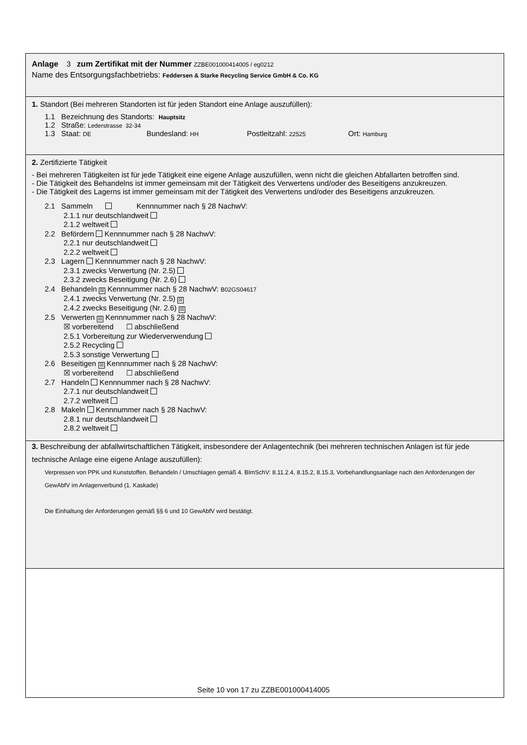Anlage 3 zum Zertifikat mit der Nummer ZZBE001000414005 / eg0212
Name des Entsorgungsfachbetriebs: Feddersen & Starke Recycling Service GmbH & Co. KG
1. Standort (Bei mehreren Standorten ist für jeden Standort eine Anlage auszufüllen):
1.1 Bezeichnung des Standorts: Hauptsitz
1.2 Straße: Lederstrasse 32-34
1.3 Staat: DE Bundesland: HH Postleitzahl: 22525 Ort: Hamburg
2. Zertifizierte Tätigkeit
- Bei mehreren Tätigkeiten ist für jede Tätigkeit eine eigene Anlage auszufüllen, wenn nicht die gleichen Abfallarten betroffen sind.
- Die Tätigkeit des Behandelns ist immer gemeinsam mit der Tätigkeit des Verwertens und/oder des Beseitigens anzukreuzen.
- Die Tätigkeit des Lagerns ist immer gemeinsam mit der Tätigkeit des Verwertens und/oder des Beseitigens anzukreuzen.
2.1 Sammeln Kennnummer nach § 28 NachwV:
2.1.1 nur deutschlandweit
2.1.2 weltweit
2.2 Befördern Kennnummer nach § 28 NachwV:
2.2.1 nur deutschlandweit
2.2.2 weltweit
2.3 Lagern Kennnummer nach § 28 NachwV:
2.3.1 zwecks Verwertung (Nr. 2.5)
2.3.2 zwecks Beseitigung (Nr. 2.6)
2.4 Behandeln ☒ Kennnummer nach § 28 NachwV: B02GS04617
2.4.1 zwecks Verwertung (Nr. 2.5) ☒
2.4.2 zwecks Beseitigung (Nr. 2.6) ☒
2.5 Verwerten ☒ Kennnummer nach § 28 NachwV:
☒ vorbereitend ☐ abschließend
2.5.1 Vorbereitung zur Wiederverwendung
2.5.2 Recycling
2.5.3 sonstige Verwertung
2.6 Beseitigen ☒ Kennnummer nach § 28 NachwV:
☒ vorbereitend ☐ abschließend
2.7 Handeln Kennnummer nach § 28 NachwV:
2.7.1 nur deutschlandweit
2.7.2 weltweit
2.8 Makeln Kennnummer nach § 28 NachwV:
2.8.1 nur deutschlandweit
2.8.2 weltweit
2.
Seite 10 von 17 zu ZZBE001000414005
3. Beschreibung der abfallwirtschaftlichen Tätigkeit, insbesondere der Anlagentechnik (bei mehreren technischen Anlagen ist für jede technische Anlage eine eigene Anlage auszufüllen):
Verpressen von PPK und Kunststoffen. Behandeln / Umschlagen gemäß 4. BImSchV: 8.11.2.4, 8.15.2, 8.15.3, Vorbehandlungsanlage nach den Anforderungen der GewAbfV im Anlagenverbund (1. Kaskade)
Die Einhaltung der Anforderungen gemäß §§ 6 und 10 GewAbfV wird bestätigt.